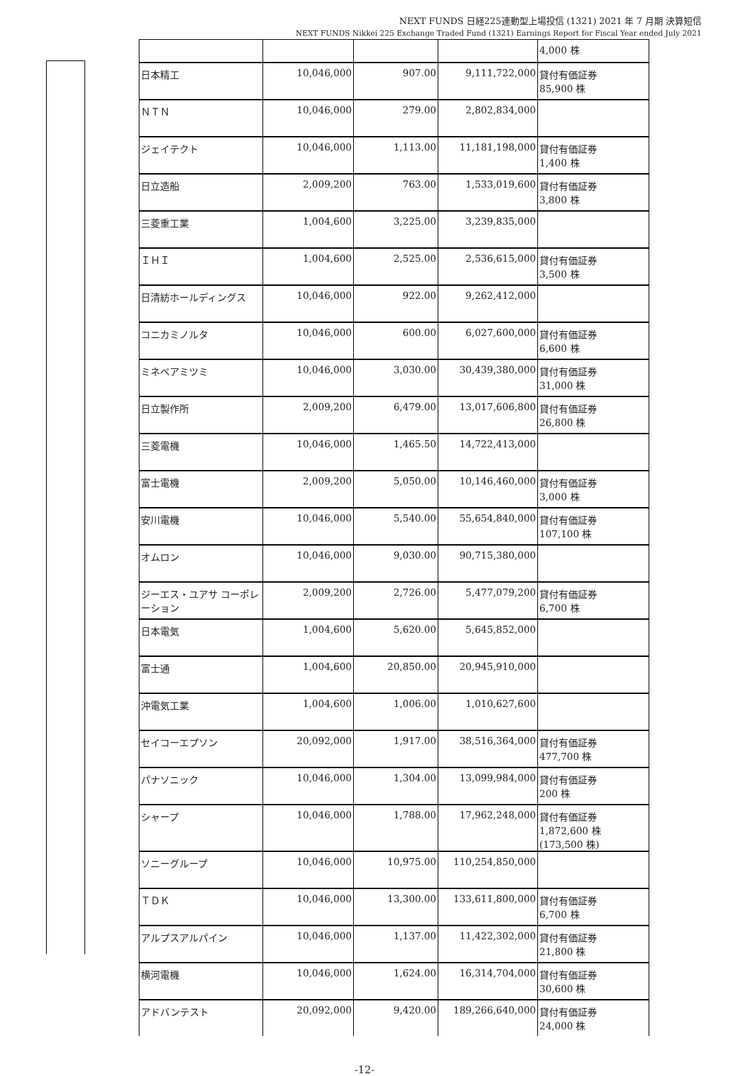NEXT FUNDS 日経225連動型上場投信 (1321) 2021 年 7 月期 決算短信
NEXT FUNDS Nikkei 225 Exchange Traded Fund (1321) Earnings Report for Fiscal Year ended July 2021
| | | | | 4,000 株 |
| 日本精工 | 10,046,000 | 907.00 | 9,111,722,000 | 貸付有価証券 85,900 株 |
| ＮＴＮ | 10,046,000 | 279.00 | 2,802,834,000 | |
| ジェイテクト | 10,046,000 | 1,113.00 | 11,181,198,000 | 貸付有価証券 1,400 株 |
| 日立造船 | 2,009,200 | 763.00 | 1,533,019,600 | 貸付有価証券 3,800 株 |
| 三菱重工業 | 1,004,600 | 3,225.00 | 3,239,835,000 | |
| ＩＨＩ | 1,004,600 | 2,525.00 | 2,536,615,000 | 貸付有価証券 3,500 株 |
| 日清紡ホールディングス | 10,046,000 | 922.00 | 9,262,412,000 | |
| コニカミノルタ | 10,046,000 | 600.00 | 6,027,600,000 | 貸付有価証券 6,600 株 |
| ミネベアミツミ | 10,046,000 | 3,030.00 | 30,439,380,000 | 貸付有価証券 31,000 株 |
| 日立製作所 | 2,009,200 | 6,479.00 | 13,017,606,800 | 貸付有価証券 26,800 株 |
| 三菱電機 | 10,046,000 | 1,465.50 | 14,722,413,000 | |
| 富士電機 | 2,009,200 | 5,050.00 | 10,146,460,000 | 貸付有価証券 3,000 株 |
| 安川電機 | 10,046,000 | 5,540.00 | 55,654,840,000 | 貸付有価証券 107,100 株 |
| オムロン | 10,046,000 | 9,030.00 | 90,715,380,000 | |
| ジーエス・ユアサ コーポレーション | 2,009,200 | 2,726.00 | 5,477,079,200 | 貸付有価証券 6,700 株 |
| 日本電気 | 1,004,600 | 5,620.00 | 5,645,852,000 | |
| 富士通 | 1,004,600 | 20,850.00 | 20,945,910,000 | |
| 沖電気工業 | 1,004,600 | 1,006.00 | 1,010,627,600 | |
| セイコーエプソン | 20,092,000 | 1,917.00 | 38,516,364,000 | 貸付有価証券 477,700 株 |
| パナソニック | 10,046,000 | 1,304.00 | 13,099,984,000 | 貸付有価証券 200 株 |
| シャープ | 10,046,000 | 1,788.00 | 17,962,248,000 | 貸付有価証券 1,872,600 株 (173,500 株) |
| ソニーグループ | 10,046,000 | 10,975.00 | 110,254,850,000 | |
| ＴＤＫ | 10,046,000 | 13,300.00 | 133,611,800,000 | 貸付有価証券 6,700 株 |
| アルプスアルパイン | 10,046,000 | 1,137.00 | 11,422,302,000 | 貸付有価証券 21,800 株 |
| 横河電機 | 10,046,000 | 1,624.00 | 16,314,704,000 | 貸付有価証券 30,600 株 |
| アドバンテスト | 20,092,000 | 9,420.00 | 189,266,640,000 | 貸付有価証券 24,000 株 |
-12-